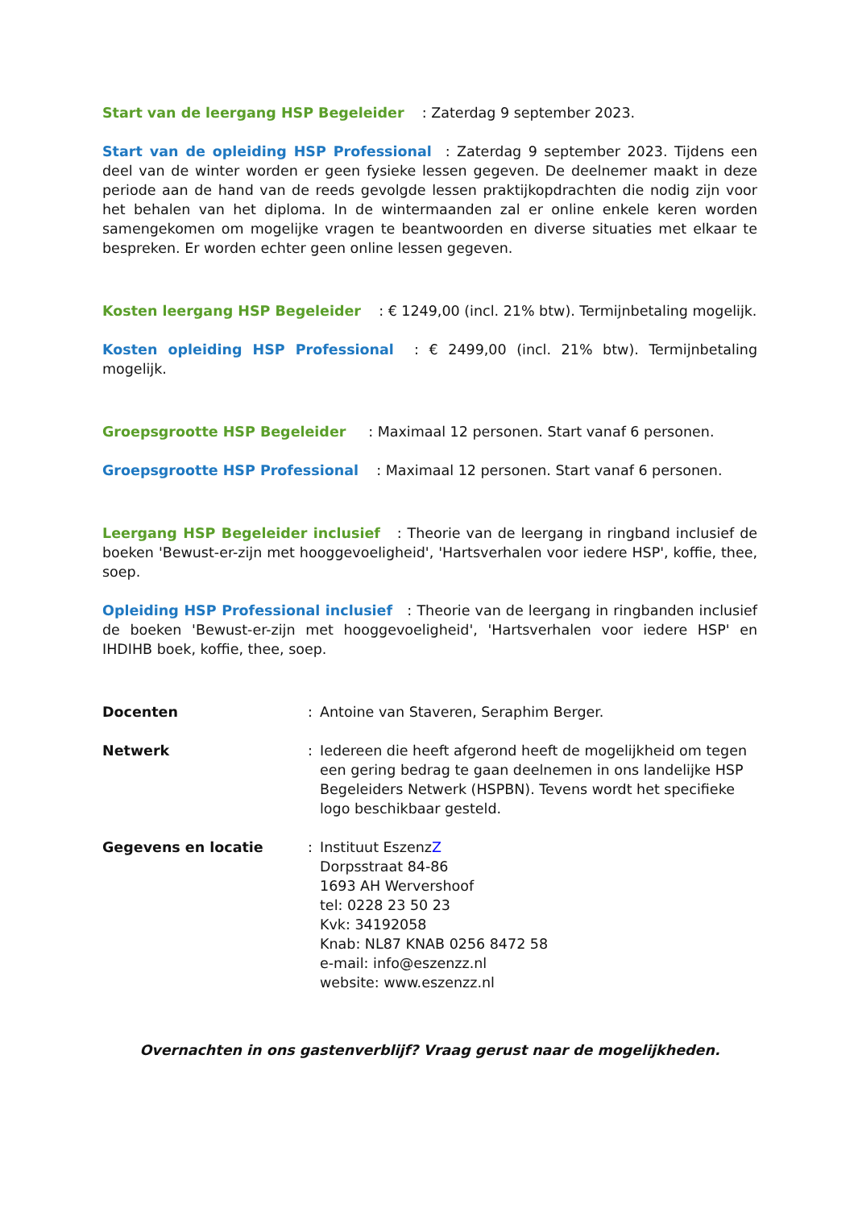Start van de leergang HSP Begeleider : Zaterdag 9 september 2023.
Start van de opleiding HSP Professional : Zaterdag 9 september 2023. Tijdens een deel van de winter worden er geen fysieke lessen gegeven. De deelnemer maakt in deze periode aan de hand van de reeds gevolgde lessen praktijkopdrachten die nodig zijn voor het behalen van het diploma. In de wintermaanden zal er online enkele keren worden samengekomen om mogelijke vragen te beantwoorden en diverse situaties met elkaar te bespreken. Er worden echter geen online lessen gegeven.
Kosten leergang HSP Begeleider : € 1249,00 (incl. 21% btw). Termijnbetaling mogelijk.
Kosten opleiding HSP Professional : € 2499,00 (incl. 21% btw). Termijnbetaling mogelijk.
Groepsgrootte HSP Begeleider : Maximaal 12 personen. Start vanaf 6 personen.
Groepsgrootte HSP Professional : Maximaal 12 personen. Start vanaf 6 personen.
Leergang HSP Begeleider inclusief : Theorie van de leergang in ringband inclusief de boeken 'Bewust-er-zijn met hooggevoeligheid', 'Hartsverhalen voor iedere HSP', koffie, thee, soep.
Opleiding HSP Professional inclusief : Theorie van de leergang in ringbanden inclusief de boeken 'Bewust-er-zijn met hooggevoeligheid', 'Hartsverhalen voor iedere HSP' en IHDIHB boek, koffie, thee, soep.
Docenten : Antoine van Staveren, Seraphim Berger.
Netwerk : Iedereen die heeft afgerond heeft de mogelijkheid om tegen een gering bedrag te gaan deelnemen in ons landelijke HSP Begeleiders Netwerk (HSPBN). Tevens wordt het specifieke logo beschikbaar gesteld.
Gegevens en locatie : Instituut EszenzZ
Dorpsstraat 84-86
1693 AH Wervershoof
tel: 0228 23 50 23
Kvk: 34192058
Knab: NL87 KNAB 0256 8472 58
e-mail: info@eszenzz.nl
website: www.eszenzz.nl
Overnachten in ons gastenverblijf? Vraag gerust naar de mogelijkheden.